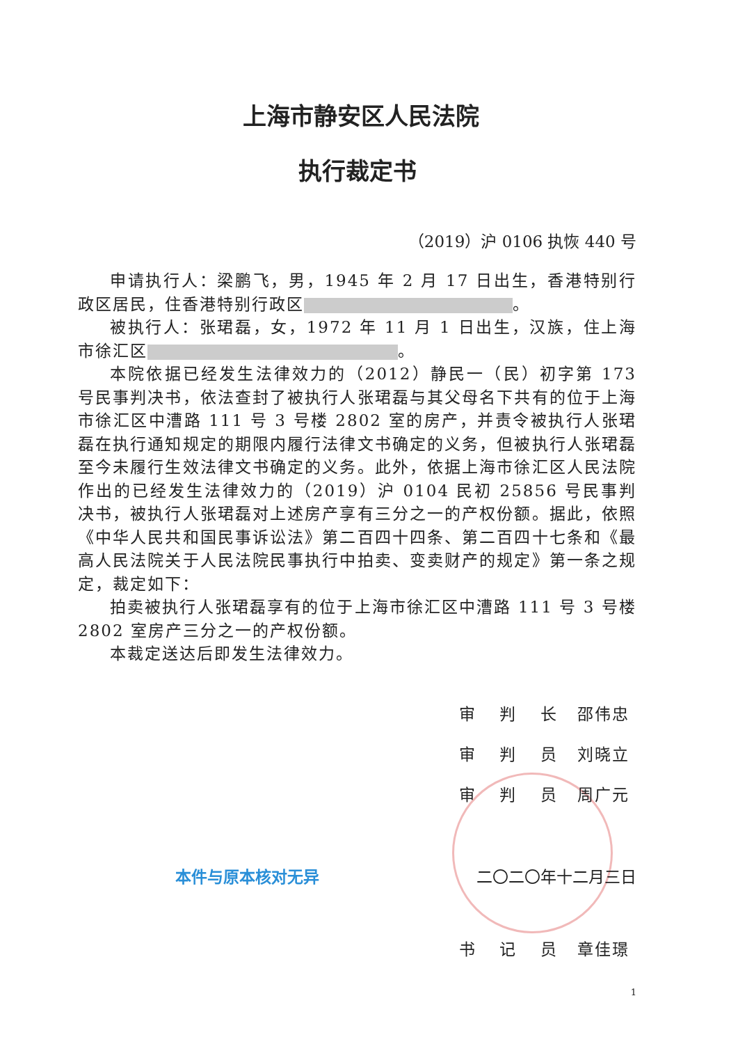上海市静安区人民法院
执行裁定书
（2019）沪 0106 执恢 440 号
申请执行人：梁鹏飞，男，1945 年 2 月 17 日出生，香港特别行政区居民，住香港特别行政区 。
被执行人：张珺磊，女，1972 年 11 月 1 日出生，汉族，住上海市徐汇区 。
本院依据已经发生法律效力的（2012）静民一（民）初字第 173 号民事判决书，依法查封了被执行人张珺磊与其父母名下共有的位于上海市徐汇区中漕路 111 号 3 号楼 2802 室的房产，并责令被执行人张珺磊在执行通知规定的期限内履行法律文书确定的义务，但被执行人张珺磊至今未履行生效法律文书确定的义务。此外，依据上海市徐汇区人民法院作出的已经发生法律效力的（2019）沪 0104 民初 25856 号民事判决书，被执行人张珺磊对上述房产享有三分之一的产权份额。据此，依照《中华人民共和国民事诉讼法》第二百四十四条、第二百四十七条和《最高人民法院关于人民法院民事执行中拍卖、变卖财产的规定》第一条之规定，裁定如下：
拍卖被执行人张珺磊享有的位于上海市徐汇区中漕路 111 号 3 号楼 2802 室房产三分之一的产权份额。
本裁定送达后即发生法律效力。
审 判 长 邵伟忠
审 判 员 刘晓立
审 判 员 周广元
本件与原本核对无异 二〇二〇年十二月三日
书 记 员 章佳璟
1